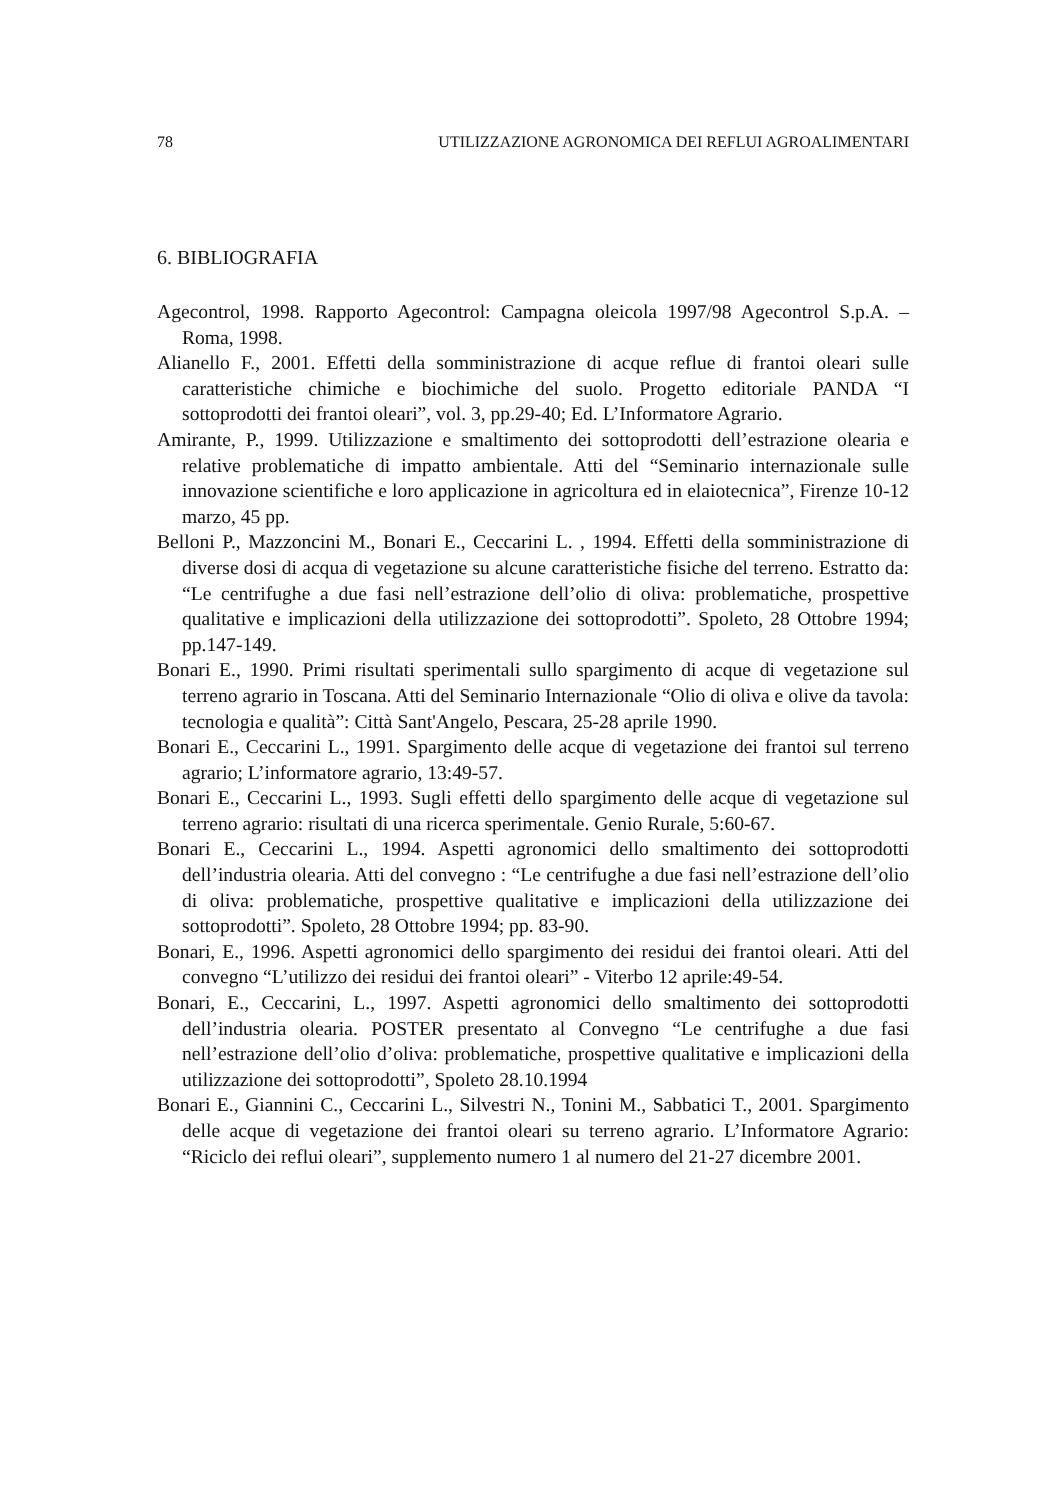78 UTILIZZAZIONE AGRONOMICA DEI REFLUI AGROALIMENTARI
6. BIBLIOGRAFIA
Agecontrol, 1998. Rapporto Agecontrol: Campagna oleicola 1997/98 Agecontrol S.p.A. – Roma, 1998.
Alianello F., 2001. Effetti della somministrazione di acque reflue di frantoi oleari sulle caratteristiche chimiche e biochimiche del suolo. Progetto editoriale PANDA “I sottoprodotti dei frantoi oleari”, vol. 3, pp.29-40; Ed. L’Informatore Agrario.
Amirante, P., 1999. Utilizzazione e smaltimento dei sottoprodotti dell’estrazione olearia e relative problematiche di impatto ambientale. Atti del “Seminario internazionale sulle innovazione scientifiche e loro applicazione in agricoltura ed in elaiotecnica”, Firenze 10-12 marzo, 45 pp.
Belloni P., Mazzoncini M., Bonari E., Ceccarini L. , 1994. Effetti della somministrazione di diverse dosi di acqua di vegetazione su alcune caratteristiche fisiche del terreno. Estratto da: “Le centrifughe a due fasi nell’estrazione dell’olio di oliva: problematiche, prospettive qualitative e implicazioni della utilizzazione dei sottoprodotti”. Spoleto, 28 Ottobre 1994; pp.147-149.
Bonari E., 1990. Primi risultati sperimentali sullo spargimento di acque di vegetazione sul terreno agrario in Toscana. Atti del Seminario Internazionale “Olio di oliva e olive da tavola: tecnologia e qualità”: Città Sant'Angelo, Pescara, 25-28 aprile 1990.
Bonari E., Ceccarini L., 1991. Spargimento delle acque di vegetazione dei frantoi sul terreno agrario; L’informatore agrario, 13:49-57.
Bonari E., Ceccarini L., 1993. Sugli effetti dello spargimento delle acque di vegetazione sul terreno agrario: risultati di una ricerca sperimentale. Genio Rurale, 5:60-67.
Bonari E., Ceccarini L., 1994. Aspetti agronomici dello smaltimento dei sottoprodotti dell’industria olearia. Atti del convegno : “Le centrifughe a due fasi nell’estrazione dell’olio di oliva: problematiche, prospettive qualitative e implicazioni della utilizzazione dei sottoprodotti”. Spoleto, 28 Ottobre 1994; pp. 83-90.
Bonari, E., 1996. Aspetti agronomici dello spargimento dei residui dei frantoi oleari. Atti del convegno “L’utilizzo dei residui dei frantoi oleari” - Viterbo 12 aprile:49-54.
Bonari, E., Ceccarini, L., 1997. Aspetti agronomici dello smaltimento dei sottoprodotti dell’industria olearia. POSTER presentato al Convegno “Le centrifughe a due fasi nell’estrazione dell’olio d’oliva: problematiche, prospettive qualitative e implicazioni della utilizzazione dei sottoprodotti”, Spoleto 28.10.1994
Bonari E., Giannini C., Ceccarini L., Silvestri N., Tonini M., Sabbatici T., 2001. Spargimento delle acque di vegetazione dei frantoi oleari su terreno agrario. L’Informatore Agrario: “Riciclo dei reflui oleari”, supplemento numero 1 al numero del 21-27 dicembre 2001.